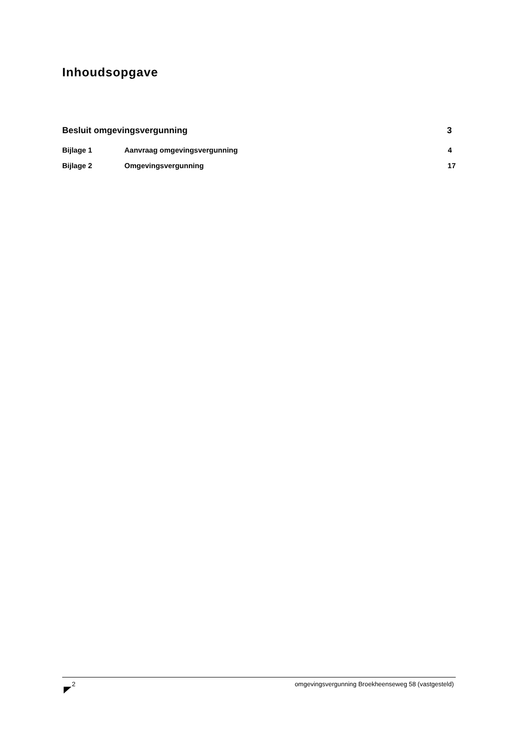Inhoudsopgave
Besluit omgevingsvergunning 3
Bijlage 1 Aanvraag omgevingsvergunning 4
Bijlage 2 Omgevingsvergunning 17
2 omgevingsvergunning Broekheenseweg 58 (vastgesteld)